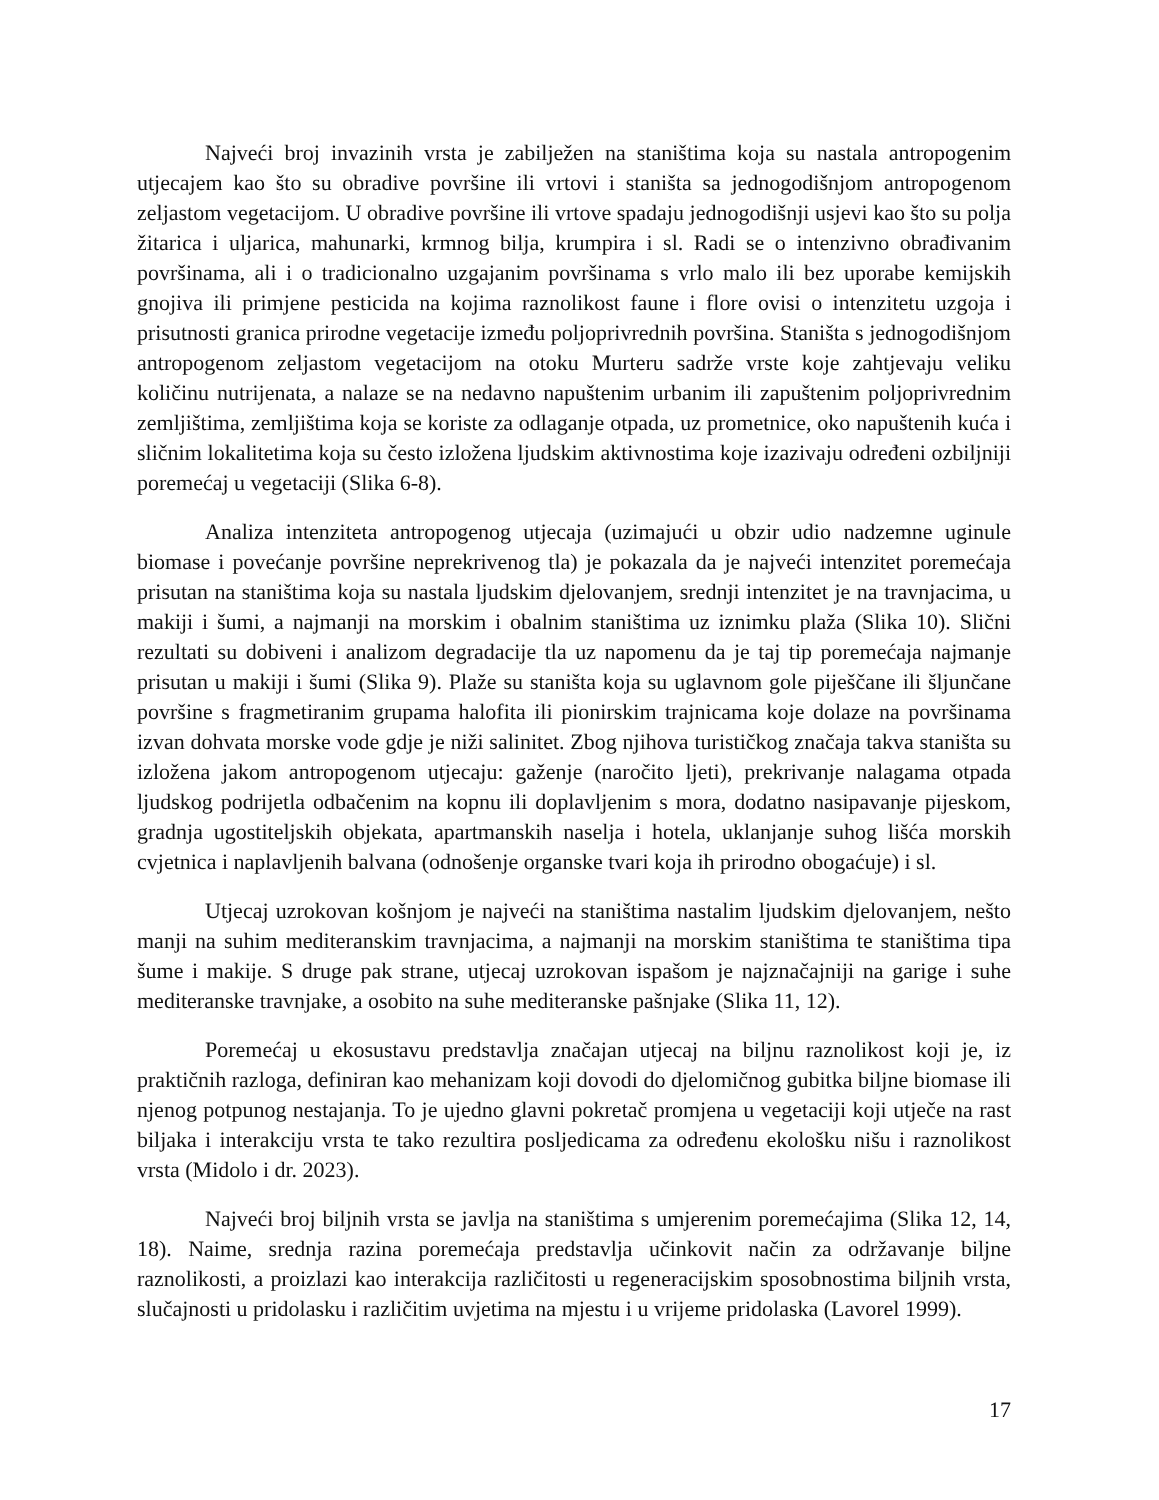Najveći broj invazinih vrsta je zabilježen na staništima koja su nastala antropogenim utjecajem kao što su obradive površine ili vrtovi i staništa sa jednogodišnjom antropogenom zeljastom vegetacijom. U obradive površine ili vrtove spadaju jednogodišnji usjevi kao što su polja žitarica i uljarica, mahunarki, krmnog bilja, krumpira i sl. Radi se o intenzivno obrađivanim površinama, ali i o tradicionalno uzgajanim površinama s vrlo malo ili bez uporabe kemijskih gnojiva ili primjene pesticida na kojima raznolikost faune i flore ovisi o intenzitetu uzgoja i prisutnosti granica prirodne vegetacije između poljoprivrednih površina. Staništa s jednogodišnjom antropogenom zeljastom vegetacijom na otoku Murteru sadrže vrste koje zahtjevaju veliku količinu nutrijenata, a nalaze se na nedavno napuštenim urbanim ili zapuštenim poljoprivrednim zemljištima, zemljištima koja se koriste za odlaganje otpada, uz prometnice, oko napuštenih kuća i sličnim lokalitetima koja su često izložena ljudskim aktivnostima koje izazivaju određeni ozbiljniji poremećaj u vegetaciji (Slika 6-8).
Analiza intenziteta antropogenog utjecaja (uzimajući u obzir udio nadzemne uginule biomase i povećanje površine neprekrivenog tla) je pokazala da je najveći intenzitet poremećaja prisutan na staništima koja su nastala ljudskim djelovanjem, srednji intenzitet je na travnjacima, u makiji i šumi, a najmanji na morskim i obalnim staništima uz iznimku plaža (Slika 10). Slični rezultati su dobiveni i analizom degradacije tla uz napomenu da je taj tip poremećaja najmanje prisutan u makiji i šumi (Slika 9). Plaže su staništa koja su uglavnom gole piješčane ili šljunčane površine s fragmetiranim grupama halofita ili pionirskim trajnicama koje dolaze na površinama izvan dohvata morske vode gdje je niži salinitet. Zbog njihova turističkog značaja takva staništa su izložena jakom antropogenom utjecaju: gaženje (naročito ljeti), prekrivanje nalagama otpada ljudskog podrijetla odbačenim na kopnu ili doplavljenim s mora, dodatno nasipavanje pijeskom, gradnja ugostiteljskih objekata, apartmanskih naselja i hotela, uklanjanje suhog lišća morskih cvjetnica i naplavljenih balvana (odnošenje organske tvari koja ih prirodno obogaćuje) i sl.
Utjecaj uzrokovan košnjom je najveći na staništima nastalim ljudskim djelovanjem, nešto manji na suhim mediteranskim travnjacima, a najmanji na morskim staništima te staništima tipa šume i makije. S druge pak strane, utjecaj uzrokovan ispašom je najznačajniji na garige i suhe mediteranske travnjake, a osobito na suhe mediteranske pašnjake (Slika 11, 12).
Poremećaj u ekosustavu predstavlja značajan utjecaj na biljnu raznolikost koji je, iz praktičnih razloga, definiran kao mehanizam koji dovodi do djelomičnog gubitka biljne biomase ili njenog potpunog nestajanja. To je ujedno glavni pokretač promjena u vegetaciji koji utječe na rast biljaka i interakciju vrsta te tako rezultira posljedicama za određenu ekološku nišu i raznolikost vrsta (Midolo i dr. 2023).
Najveći broj biljnih vrsta se javlja na staništima s umjerenim poremećajima (Slika 12, 14, 18). Naime, srednja razina poremećaja predstavlja učinkovit način za održavanje biljne raznolikosti, a proizlazi kao interakcija različitosti u regeneracijskim sposobnostima biljnih vrsta, slučajnosti u pridolasku i različitim uvjetima na mjestu i u vrijeme pridolaska (Lavorel 1999).
17